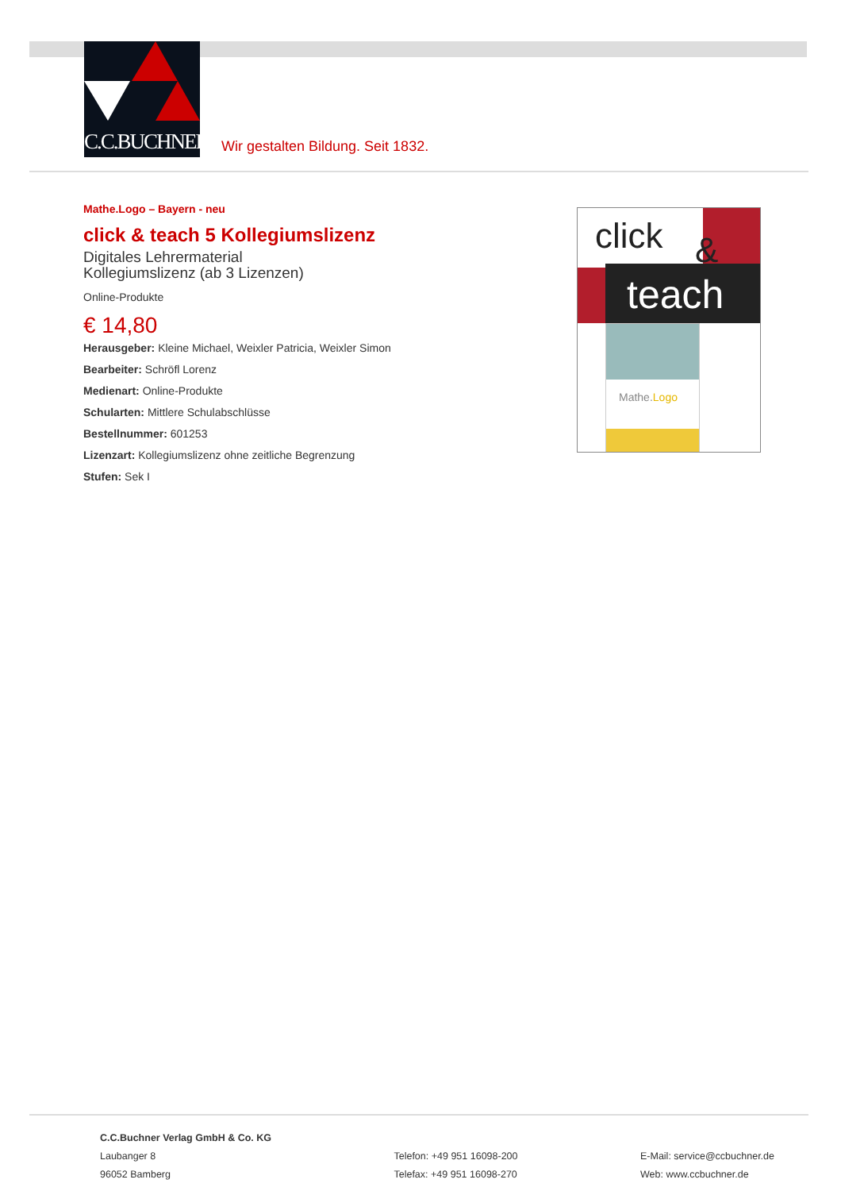C.C.BUCHNER
Wir gestalten Bildung. Seit 1832.
Mathe.Logo – Bayern - neu
click & teach 5 Kollegiumslizenz
Digitales Lehrermaterial
Kollegiumslizenz (ab 3 Lizenzen)
Online-Produkte
€ 14,80
Herausgeber: Kleine Michael, Weixler Patricia, Weixler Simon
Bearbeiter: Schröfl Lorenz
Medienart: Online-Produkte
Schularten: Mittlere Schulabschlüsse
Bestellnummer: 601253
Lizenzart: Kollegiumslizenz ohne zeitliche Begrenzung
Stufen: Sek I
click &
teach
Mathe.Logo
C.C.Buchner Verlag GmbH & Co. KG
Laubanger 8
96052 Bamberg
Telefon: +49 951 16098-200
Telefax: +49 951 16098-270
E-Mail: service@ccbuchner.de
Web: www.ccbuchner.de